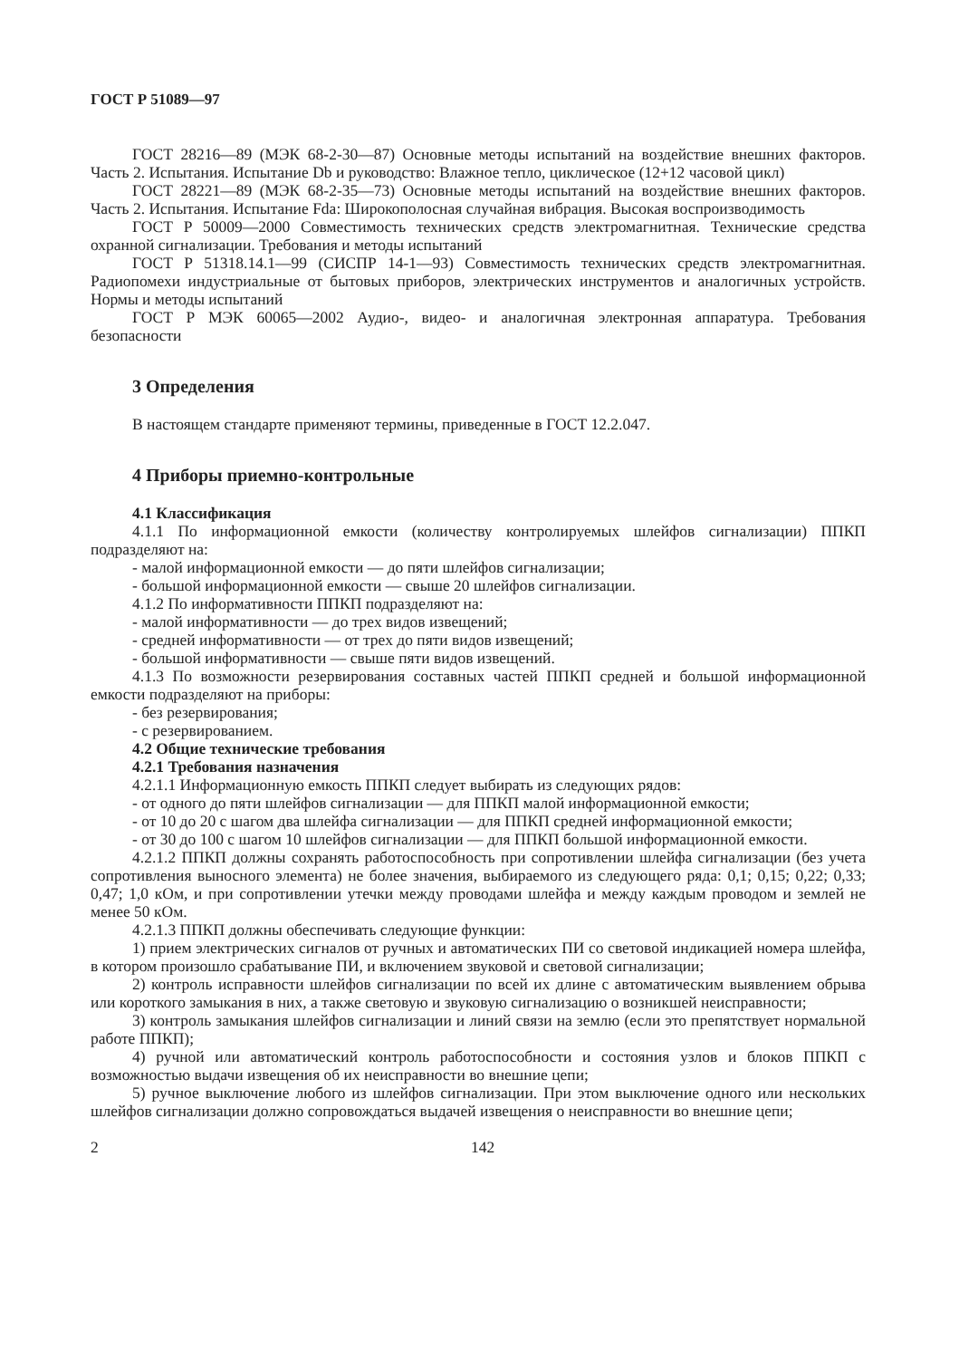ГОСТ Р 51089—97
ГОСТ 28216—89 (МЭК 68-2-30—87) Основные методы испытаний на воздействие внешних факторов. Часть 2. Испытания. Испытание Db и руководство: Влажное тепло, циклическое (12+12 часовой цикл)
ГОСТ 28221—89 (МЭК 68-2-35—73) Основные методы испытаний на воздействие внешних факторов. Часть 2. Испытания. Испытание Fda: Широкополосная случайная вибрация. Высокая воспроизводимость
ГОСТ Р 50009—2000 Совместимость технических средств электромагнитная. Технические средства охранной сигнализации. Требования и методы испытаний
ГОСТ Р 51318.14.1—99 (СИСПР 14-1—93) Совместимость технических средств электромагнитная. Радиопомехи индустриальные от бытовых приборов, электрических инструментов и аналогичных устройств. Нормы и методы испытаний
ГОСТ Р МЭК 60065—2002 Аудио-, видео- и аналогичная электронная аппаратура. Требования безопасности
3 Определения
В настоящем стандарте применяют термины, приведенные в ГОСТ 12.2.047.
4 Приборы приемно-контрольные
4.1 Классификация
4.1.1 По информационной емкости (количеству контролируемых шлейфов сигнализации) ППКП подразделяют на:
- малой информационной емкости — до пяти шлейфов сигнализации;
- большой информационной емкости — свыше 20 шлейфов сигнализации.
4.1.2 По информативности ППКП подразделяют на:
- малой информативности — до трех видов извещений;
- средней информативности — от трех до пяти видов извещений;
- большой информативности — свыше пяти видов извещений.
4.1.3 По возможности резервирования составных частей ППКП средней и большой информационной емкости подразделяют на приборы:
- без резервирования;
- с резервированием.
4.2 Общие технические требования
4.2.1 Требования назначения
4.2.1.1 Информационную емкость ППКП следует выбирать из следующих рядов:
- от одного до пяти шлейфов сигнализации — для ППКП малой информационной емкости;
- от 10 до 20 с шагом два шлейфа сигнализации — для ППКП средней информационной емкости;
- от 30 до 100 с шагом 10 шлейфов сигнализации — для ППКП большой информационной емкости.
4.2.1.2 ППКП должны сохранять работоспособность при сопротивлении шлейфа сигнализации (без учета сопротивления выносного элемента) не более значения, выбираемого из следующего ряда: 0,1; 0,15; 0,22; 0,33; 0,47; 1,0 кОм, и при сопротивлении утечки между проводами шлейфа и между каждым проводом и землей не менее 50 кОм.
4.2.1.3 ППКП должны обеспечивать следующие функции:
1) прием электрических сигналов от ручных и автоматических ПИ со световой индикацией номера шлейфа, в котором произошло срабатывание ПИ, и включением звуковой и световой сигнализации;
2) контроль исправности шлейфов сигнализации по всей их длине с автоматическим выявлением обрыва или короткого замыкания в них, а также световую и звуковую сигнализацию о возникшей неисправности;
3) контроль замыкания шлейфов сигнализации и линий связи на землю (если это препятствует нормальной работе ППКП);
4) ручной или автоматический контроль работоспособности и состояния узлов и блоков ППКП с возможностью выдачи извещения об их неисправности во внешние цепи;
5) ручное выключение любого из шлейфов сигнализации. При этом выключение одного или нескольких шлейфов сигнализации должно сопровождаться выдачей извещения о неисправности во внешние цепи;
2 142